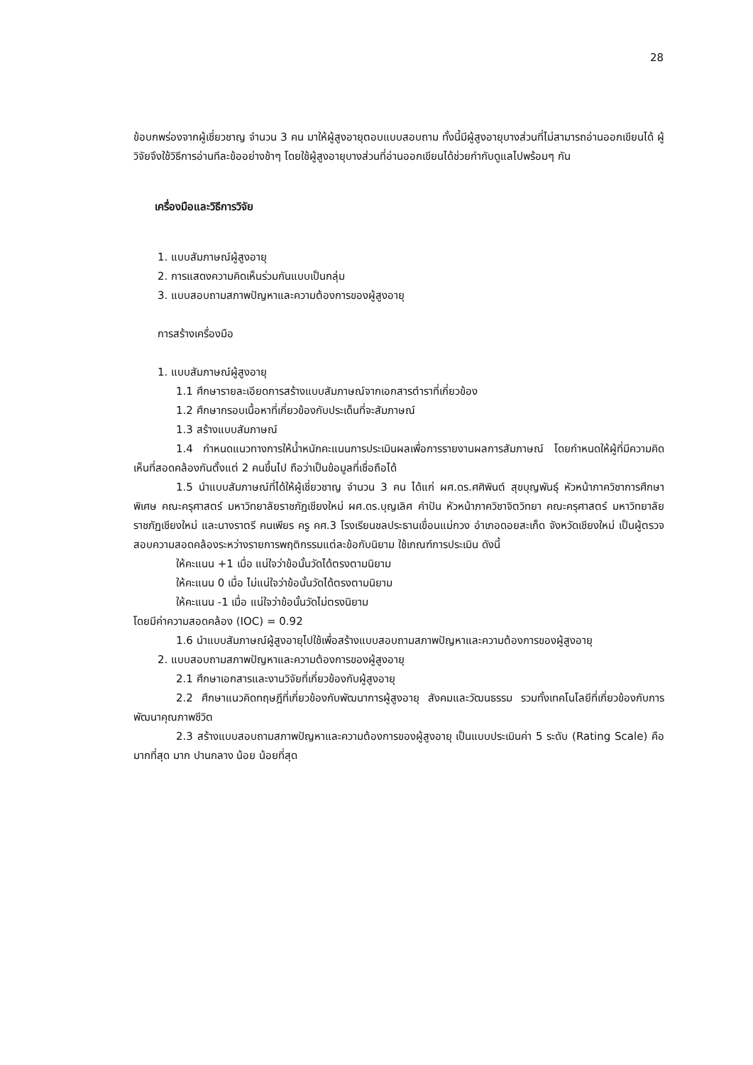28
ข้อบกพร่องจากผู้เชี่ยวชาญ จำนวน 3 คน มาให้ผู้สูงอายุตอบแบบสอบถาม ทั้งนี้มีผู้สูงอายุบางส่วนที่ไม่สามารถอ่านออกเขียนได้ ผู้วิจัยจึงใช้วิธีการอ่านทีละข้ออย่างช้าๆ โดยใช้ผู้สูงอายุบางส่วนที่อ่านออกเขียนได้ช่วยกำกับดูแลไปพร้อมๆ กัน
เครื่องมือและวิธีการวิจัย
1. แบบสัมภาษณ์ผู้สูงอายุ
2. การแสดงความคิดเห็นร่วมกันแบบเป็นกลุ่ม
3. แบบสอบถามสภาพปัญหาและความต้องการของผู้สูงอายุ
การสร้างเครื่องมือ
1. แบบสัมภาษณ์ผู้สูงอายุ
1.1 ศึกษารายละเอียดการสร้างแบบสัมภาษณ์จากเอกสารตำราที่เกี่ยวข้อง
1.2 ศึกษากรอบเนื้อหาที่เกี่ยวข้องกับประเด็นที่จะสัมภาษณ์
1.3 สร้างแบบสัมภาษณ์
1.4 กำหนดแนวทางการให้น้ำหนักคะแนนการประเมินผลเพื่อการรายงานผลการสัมภาษณ์ โดยกำหนดให้ผู้ที่มีความคิดเห็นที่สอดคล้องกันตั้งแต่ 2 คนขึ้นไป ถือว่าเป็นข้อมูลที่เชื่อถือได้
1.5 นำแบบสัมภาษณ์ที่ได้ให้ผู้เชี่ยวชาญ จำนวน 3 คน ได้แก่ ผศ.ดร.ศศิพินต์ สุขบุญพันธุ์ หัวหน้าภาควิชาการศึกษาพิเศษ คณะครุศาสตร์ มหาวิทยาลัยราชภัฏเชียงใหม่ ผศ.ดร.บุญเลิศ คำปัน หัวหน้าภาควิชาจิตวิทยา คณะครุศาสตร์ มหาวิทยาลัยราชภัฏเชียงใหม่ และนางราตรี คนเพียร ครู คศ.3 โรงเรียนชลประธานเขื่อนแม่กวง อำเภอดอยสะเก็ด จังหวัดเชียงใหม่ เป็นผู้ตรวจสอบความสอดคล้องระหว่างรายการพฤติกรรมแต่ละข้อกับนิยาม ใช้เกณฑ์การประเมิน ดังนี้
ให้คะแนน +1 เมื่อ แน่ใจว่าข้อนั้นวัดได้ตรงตามนิยาม
ให้คะแนน 0 เมื่อ ไม่แน่ใจว่าข้อนั้นวัดได้ตรงตามนิยาม
ให้คะแนน -1 เมื่อ แน่ใจว่าข้อนั้นวัดไม่ตรงนิยาม
โดยมีค่าความสอดคล้อง (IOC) = 0.92
1.6 นำแบบสัมภาษณ์ผู้สูงอายุไปใช้เพื่อสร้างแบบสอบถามสภาพปัญหาและความต้องการของผู้สูงอายุ
2. แบบสอบถามสภาพปัญหาและความต้องการของผู้สูงอายุ
2.1 ศึกษาเอกสารและงานวิจัยที่เกี่ยวข้องกับผู้สูงอายุ
2.2 ศึกษาแนวคิดทฤษฎีที่เกี่ยวข้องกับพัฒนาการผู้สูงอายุ สังคมและวัฒนธรรม รวมทั้งเทคโนโลยีที่เกี่ยวข้องกับการพัฒนาคุณภาพชีวิต
2.3 สร้างแบบสอบถามสภาพปัญหาและความต้องการของผู้สูงอายุ เป็นแบบประเมินค่า 5 ระดับ (Rating Scale) คือ มากที่สุด มาก ปานกลาง น้อย น้อยที่สุด